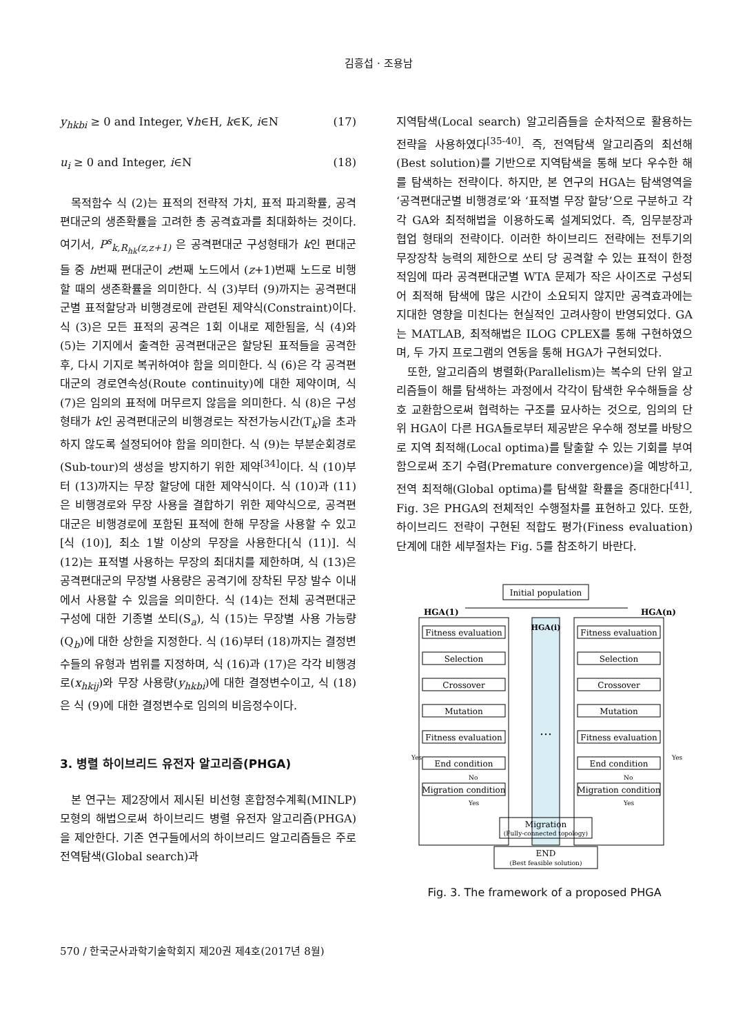김흥섭 · 조용남
y<sub>hkbi</sub> ≥ 0 and Integer, ∀h∈H, k∈K, i∈N (17)
u<sub>i</sub> ≥ 0 and Integer, i∈N (18)
목적함수 식 (2)는 표적의 전략적 가치, 표적 파괴확률, 공격편대군의 생존확률을 고려한 총 공격효과를 최대화하는 것이다. 여기서, P<sup>s</sup><sub>k,R<sub>hk</sub>(z,z+1)</sub> 은 공격편대군 구성형태가 k인 편대군들 중 h번째 편대군이 z번째 노드에서 (z+1)번째 노드로 비행할 때의 생존확률을 의미한다. 식 (3)부터 (9)까지는 공격편대군별 표적할당과 비행경로에 관련된 제약식(Constraint)이다. 식 (3)은 모든 표적의 공격은 1회 이내로 제한됨을, 식 (4)와 (5)는 기지에서 출격한 공격편대군은 할당된 표적들을 공격한 후, 다시 기지로 복귀하여야 함을 의미한다. 식 (6)은 각 공격편대군의 경로연속성(Route continuity)에 대한 제약이며, 식 (7)은 임의의 표적에 머무르지 않음을 의미한다. 식 (8)은 구성형태가 k인 공격편대군의 비행경로는 작전가능시간(T<sub>k</sub>)을 초과하지 않도록 설정되어야 함을 의미한다. 식 (9)는 부분순회경로(Sub-tour)의 생성을 방지하기 위한 제약<sup>[34]</sup>이다. 식 (10)부터 (13)까지는 무장 할당에 대한 제약식이다. 식 (10)과 (11)은 비행경로와 무장 사용을 결합하기 위한 제약식으로, 공격편대군은 비행경로에 포함된 표적에 한해 무장을 사용할 수 있고[식 (10)], 최소 1발 이상의 무장을 사용한다[식 (11)]. 식 (12)는 표적별 사용하는 무장의 최대치를 제한하며, 식 (13)은 공격편대군의 무장별 사용량은 공격기에 장착된 무장 발수 이내에서 사용할 수 있음을 의미한다. 식 (14)는 전체 공격편대군 구성에 대한 기종별 쏘티(S<sub>a</sub>), 식 (15)는 무장별 사용 가능량(Q<sub>b</sub>)에 대한 상한을 지정한다. 식 (16)부터 (18)까지는 결정변수들의 유형과 범위를 지정하며, 식 (16)과 (17)은 각각 비행경로(x<sub>hkij</sub>)와 무장 사용량(y<sub>hkbi</sub>)에 대한 결정변수이고, 식 (18)은 식 (9)에 대한 결정변수로 임의의 비음정수이다.
3. 병렬 하이브리드 유전자 알고리즘(PHGA)
본 연구는 제2장에서 제시된 비선형 혼합정수계획(MINLP) 모형의 해법으로써 하이브리드 병렬 유전자 알고리즘(PHGA)을 제안한다. 기존 연구들에서의 하이브리드 알고리즘들은 주로 전역탐색(Global search)과
지역탐색(Local search) 알고리즘들을 순차적으로 활용하는 전략을 사용하였다<sup>[35-40]</sup>. 즉, 전역탐색 알고리즘의 최선해(Best solution)를 기반으로 지역탐색을 통해 보다 우수한 해를 탐색하는 전략이다. 하지만, 본 연구의 HGA는 탐색영역을 ‘공격편대군별 비행경로’와 ‘표적별 무장 할당’으로 구분하고 각각 GA와 최적해법을 이용하도록 설계되었다. 즉, 임무분장과 협업 형태의 전략이다. 이러한 하이브리드 전략에는 전투기의 무장장착 능력의 제한으로 쏘티 당 공격할 수 있는 표적이 한정적임에 따라 공격편대군별 WTA 문제가 작은 사이즈로 구성되어 최적해 탐색에 많은 시간이 소요되지 않지만 공격효과에는 지대한 영향을 미친다는 현실적인 고려사항이 반영되었다. GA는 MATLAB, 최적해법은 ILOG CPLEX를 통해 구현하였으며, 두 가지 프로그램의 연동을 통해 HGA가 구현되었다.
또한, 알고리즘의 병렬화(Parallelism)는 복수의 단위 알고리즘들이 해를 탐색하는 과정에서 각각이 탐색한 우수해들을 상호 교환함으로써 협력하는 구조를 묘사하는 것으로, 임의의 단위 HGA이 다른 HGA들로부터 제공받은 우수해 정보를 바탕으로 지역 최적해(Local optima)를 탈출할 수 있는 기회를 부여함으로써 조기 수렴(Premature convergence)을 예방하고, 전역 최적해(Global optima)를 탐색할 확률을 증대한다<sup>[41]</sup>. Fig. 3은 PHGA의 전체적인 수행절차를 표현하고 있다. 또한, 하이브리드 전략이 구현된 적합도 평가(Finess evaluation) 단계에 대한 세부절차는 Fig. 5를 참조하기 바란다.
Initial population
HGA(1)
HGA(n)
HGA(i)
…
Fitness evaluation
Selection
Crossover
Mutation
Fitness evaluation
End condition
Migration condition
Fitness evaluation
Selection
Crossover
Mutation
Fitness evaluation
End condition
Migration condition
Migration
(Fully-connected topology)
END
(Best feasible solution)
Yes
Yes
No
No
Yes
Yes
Fig. 3. The framework of a proposed PHGA
570 / 한국군사과학기술학회지 제20권 제4호(2017년 8월)